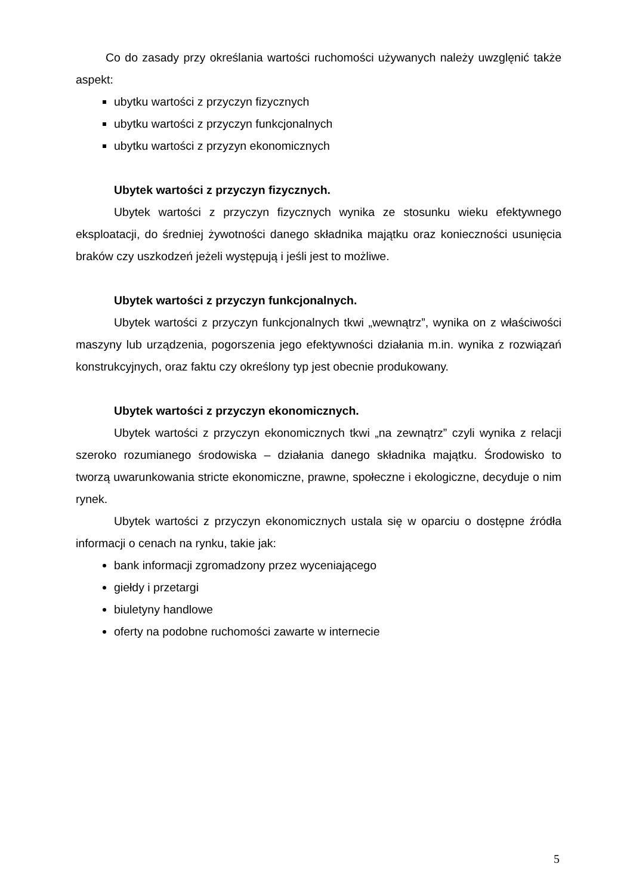Co do zasady przy określania wartości ruchomości używanych należy uwzglęnić także aspekt:
ubytku wartości z przyczyn fizycznych
ubytku wartości z przyczyn funkcjonalnych
ubytku wartości z przyzyn ekonomicznych
Ubytek wartości z przyczyn fizycznych.
Ubytek wartości z przyczyn fizycznych wynika ze stosunku wieku efektywnego eksploatacji, do średniej żywotności danego składnika majątku oraz konieczności usunięcia braków czy uszkodzeń jeżeli występują i jeśli jest to możliwe.
Ubytek wartości z przyczyn funkcjonalnych.
Ubytek wartości z przyczyn funkcjonalnych tkwi „wewnątrz”, wynika on z właściwości maszyny lub urządzenia, pogorszenia jego efektywności działania m.in. wynika z rozwiązań konstrukcyjnych, oraz faktu czy określony typ jest obecnie produkowany.
Ubytek wartości z przyczyn ekonomicznych.
Ubytek wartości z przyczyn ekonomicznych tkwi „na zewnątrz” czyli wynika z relacji szeroko rozumianego środowiska – działania danego składnika majątku. Środowisko to tworzą uwarunkowania stricte ekonomiczne, prawne, społeczne i ekologiczne, decyduje o nim rynek.
Ubytek wartości z przyczyn ekonomicznych ustala się w oparciu o dostępne źródła informacji o cenach na rynku, takie jak:
bank informacji zgromadzony przez wyceniającego
giełdy i przetargi
biuletyny handlowe
oferty na podobne ruchomości zawarte w internecie
5